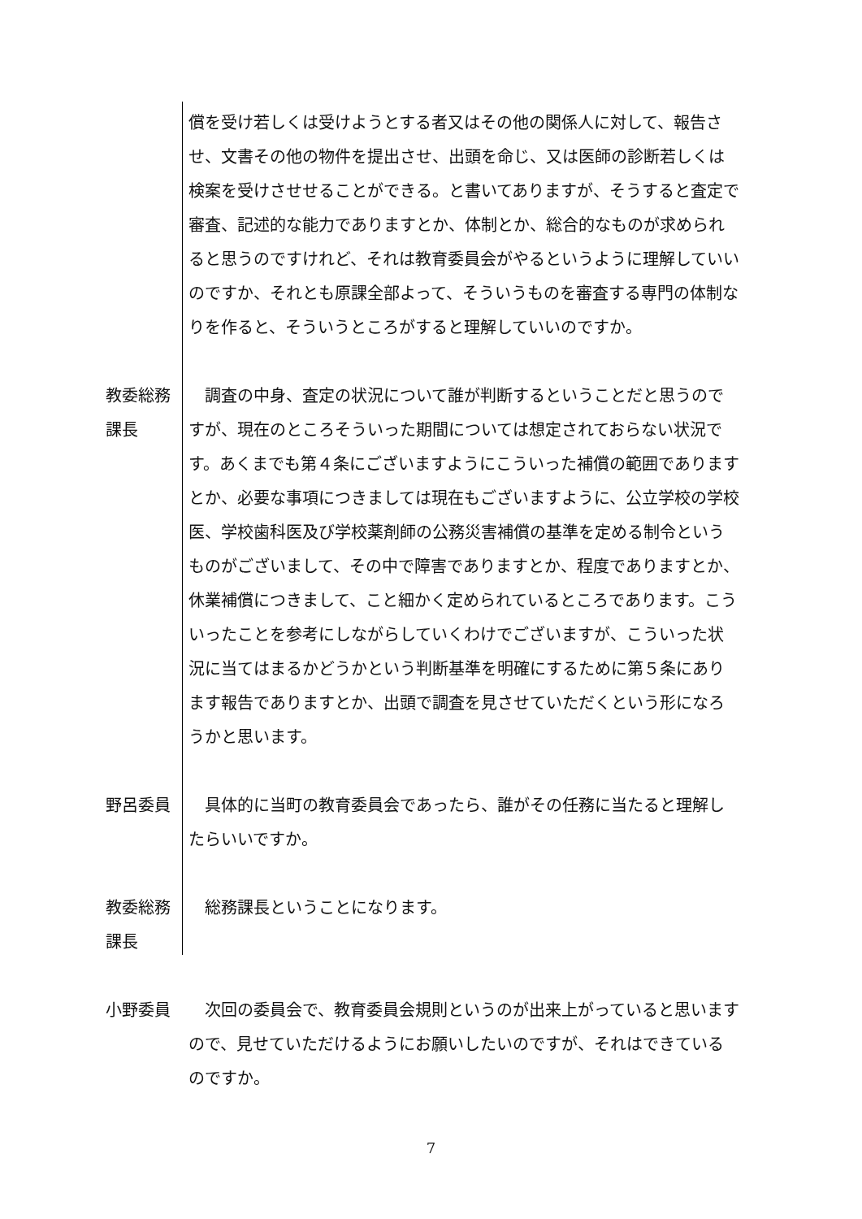償を受け若しくは受けようとする者又はその他の関係人に対して、報告させ、文書その他の物件を提出させ、出頭を命じ、又は医師の診断若しくは検案を受けさせせることができる。と書いてありますが、そうすると査定で審査、記述的な能力でありますとか、体制とか、総合的なものが求められると思うのですけれど、それは教育委員会がやるというように理解していいのですか、それとも原課全部よって、そういうものを審査する専門の体制なりを作ると、そういうところがすると理解していいのですか。
教委総務課長
　調査の中身、査定の状況について誰が判断するということだと思うのですが、現在のところそういった期間については想定されておらない状況です。あくまでも第４条にございますようにこういった補償の範囲でありますとか、必要な事項につきましては現在もございますように、公立学校の学校医、学校歯科医及び学校薬剤師の公務災害補償の基準を定める制令というものがございまして、その中で障害でありますとか、程度でありますとか、休業補償につきまして、こと細かく定められているところであります。こういったことを参考にしながらしていくわけでございますが、こういった状況に当てはまるかどうかという判断基準を明確にするために第５条にあります報告でありますとか、出頭で調査を見させていただくという形になろうかと思います。
野呂委員 　具体的に当町の教育委員会であったら、誰がその任務に当たると理解したらいいですか。
教委総務課長
　総務課長ということになります。
小野委員 　次回の委員会で、教育委員会規則というのが出来上がっていると思いますので、見せていただけるようにお願いしたいのですが、それはできているのですか。
7